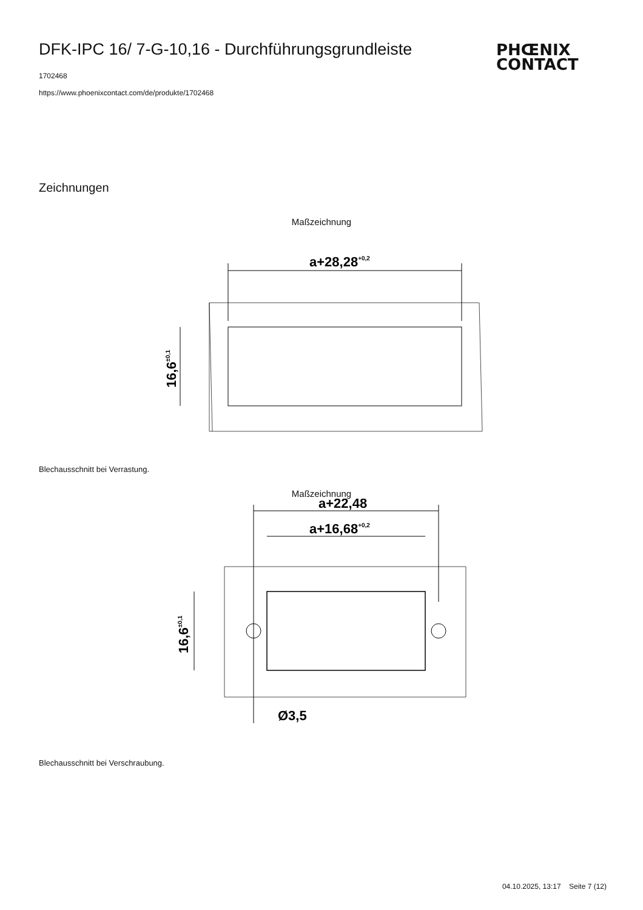DFK-IPC 16/ 7-G-10,16 - Durchführungsgrundleiste
PHŒNIX
CONTACT
1702468
https://www.phoenixcontact.com/de/produkte/1702468
Zeichnungen
Maßzeichnung
a+28,28+0,2
16,6±0,1
Blechausschnitt bei Verrastung.
Maßzeichnung
a+22,48
a+16,68+0,2
16,6±0,1
Ø3,5
Blechausschnitt bei Verschraubung.
04.10.2025, 13:17 Seite 7 (12)